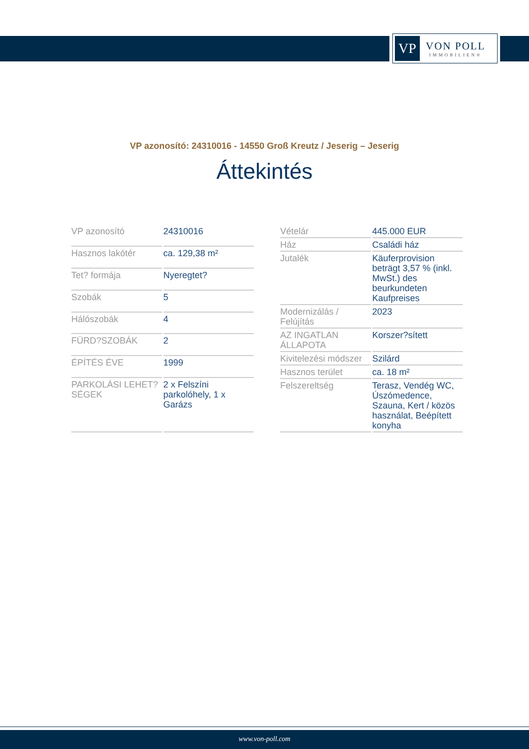VP
VON POLL
IMMOBILIEN®
VP azonosító: 24310016 - 14550 Groß Kreutz / Jeserig – Jeserig
Áttekintés
| VP azonosító | 24310016 |
| Hasznos lakótér | ca. 129,38 m² |
| Tet? formája | Nyeregtet? |
| Szobák | 5 |
| Hálószobák | 4 |
| FÜRD?SZOBÁK | 2 |
| ÉPÍTÉS ÉVE | 1999 |
| PARKOLÁSI LEHET?SÉGEK | 2 x Felszíni parkolóhely, 1 x Garázs |
| Vételár | 445.000 EUR |
| Ház | Családi ház |
| Jutalék | Käuferprovision beträgt 3,57 % (inkl. MwSt.) des beurkundeten Kaufpreises |
| Modernizálás / Felújítás | 2023 |
| AZ INGATLAN ÁLLAPOTA | Korszer?sített |
| Kivitelezési módszer | Szilárd |
| Hasznos terület | ca. 18 m² |
| Felszereltség | Terasz, Vendég WC, Úszómedence, Szauna, Kert / közös használat, Beépített konyha |
www.von-poll.com